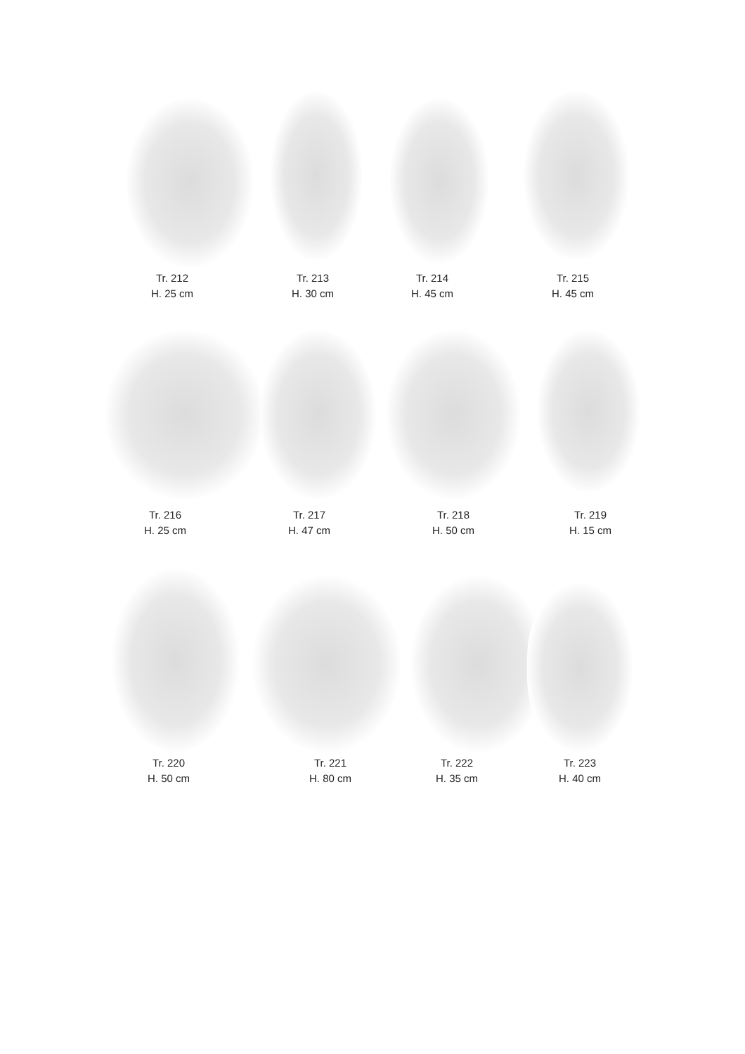Tr. 212
H. 25 cm
Tr. 213
H. 30 cm
Tr. 214
H. 45 cm
Tr. 215
H. 45 cm
Tr. 216
H. 25 cm
Tr. 217
H. 47 cm
Tr. 218
H. 50 cm
Tr. 219
H. 15 cm
Tr. 220
H. 50 cm
Tr. 221
H. 80 cm
Tr. 222
H. 35 cm
Tr. 223
H. 40 cm